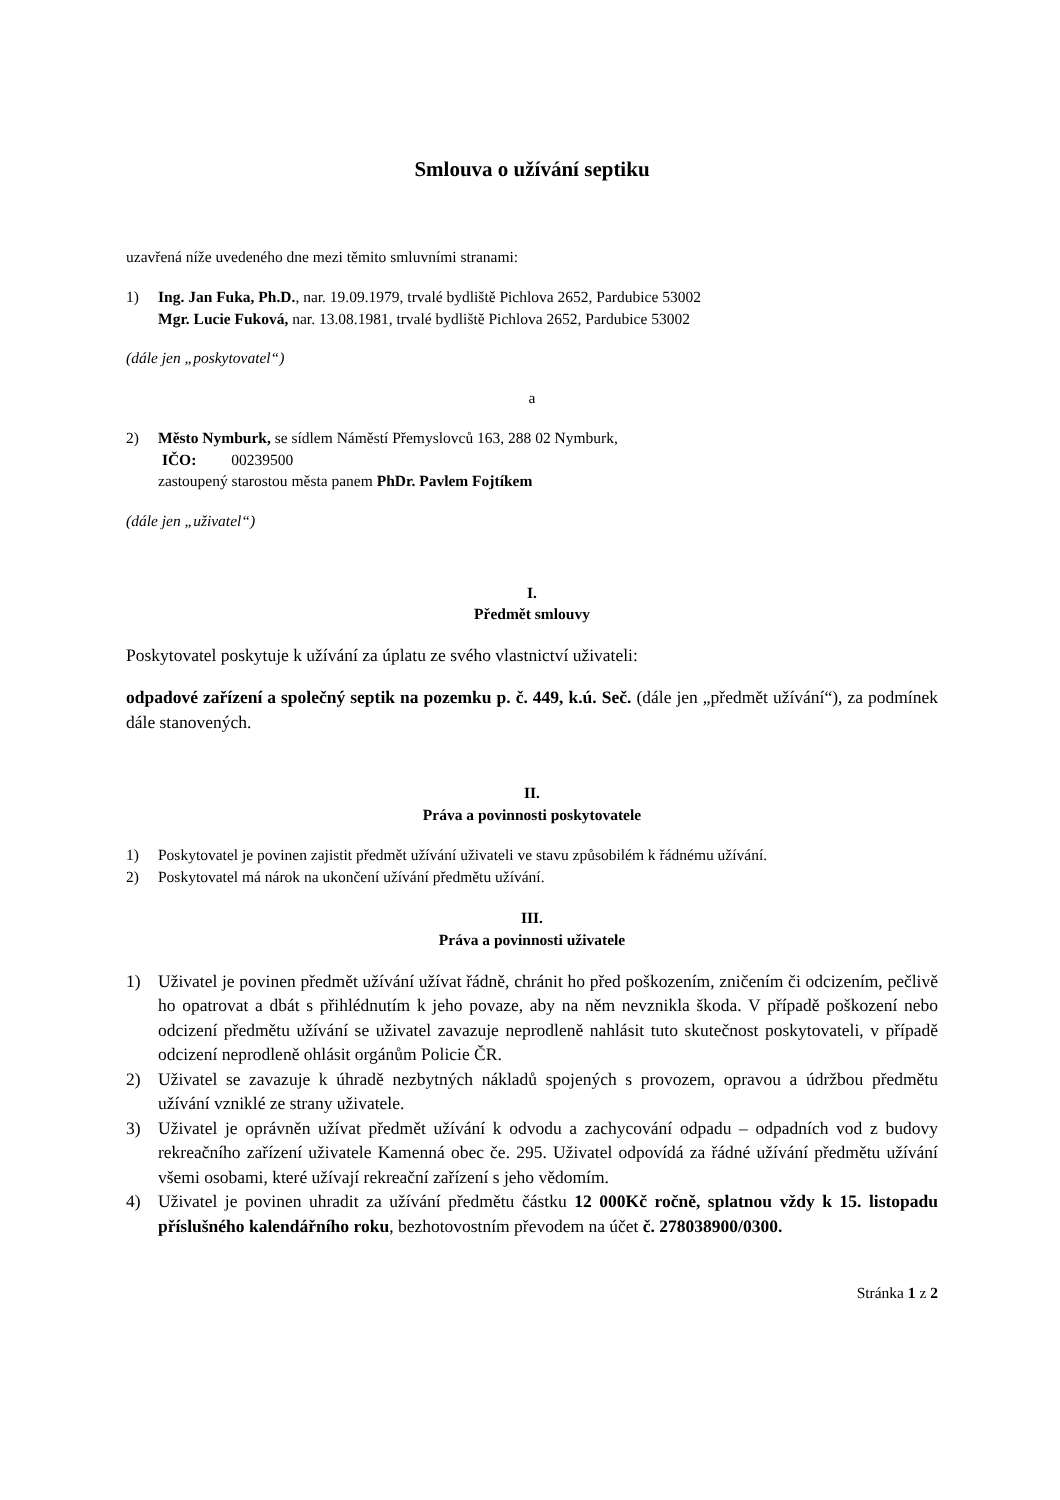Smlouva o užívání septiku
uzavřená níže uvedeného dne mezi těmito smluvními stranami:
1) Ing. Jan Fuka, Ph.D., nar. 19.09.1979, trvalé bydliště Pichlova 2652, Pardubice 53002
Mgr. Lucie Fuková, nar. 13.08.1981, trvalé bydliště Pichlova 2652, Pardubice 53002
(dále jen „poskytovatel“)
a
2) Město Nymburk, se sídlem Náměstí Přemyslovců 163, 288 02 Nymburk,
IČO: 00239500
zastoupený starostou města panem PhDr. Pavlem Fojtíkem
(dále jen „uživatel“)
I.
Předmět smlouvy
Poskytovatel poskytuje k užívání za úplatu ze svého vlastnictví uživateli:
odpadové zařízení a společný septik na pozemku p. č. 449, k.ú. Seč. (dále jen „předmět užívání“), za podmínek dále stanovených.
II.
Práva a povinnosti poskytovatele
1) Poskytovatel je povinen zajistit předmět užívání uživateli ve stavu způsobilém k řádnému užívání.
2) Poskytovatel má nárok na ukončení užívání předmětu užívání.
III.
Práva a povinnosti uživatele
1) Uživatel je povinen předmět užívání užívat řádně, chránit ho před poškozením, zničením či odcizením, pečlivě ho opatrovat a dbát s přihlédnutím k jeho povaze, aby na něm nevznikla škoda. V případě poškození nebo odcizení předmětu užívání se uživatel zavazuje neprodleně nahlásit tuto skutečnost poskytovateli, v případě odcizení neprodleně ohlásit orgánům Policie ČR.
2) Uživatel se zavazuje k úhradě nezbytných nákladů spojených s provozem, opravou a údržbou předmětu užívání vzniklé ze strany uživatele.
3) Uživatel je oprávněn užívat předmět užívání k odvodu a zachycování odpadu – odpadních vod z budovy rekreačního zařízení uživatele Kamenná obec če. 295. Uživatel odpovídá za řádné užívání předmětu užívání všemi osobami, které užívají rekreační zařízení s jeho vědomím.
4) Uživatel je povinen uhradit za užívání předmětu částku 12 000Kč ročně, splatnou vždy k 15. listopadu příslušného kalendářního roku, bezhotovostním převodem na účet č. 278038900/0300.
Stránka 1 z 2